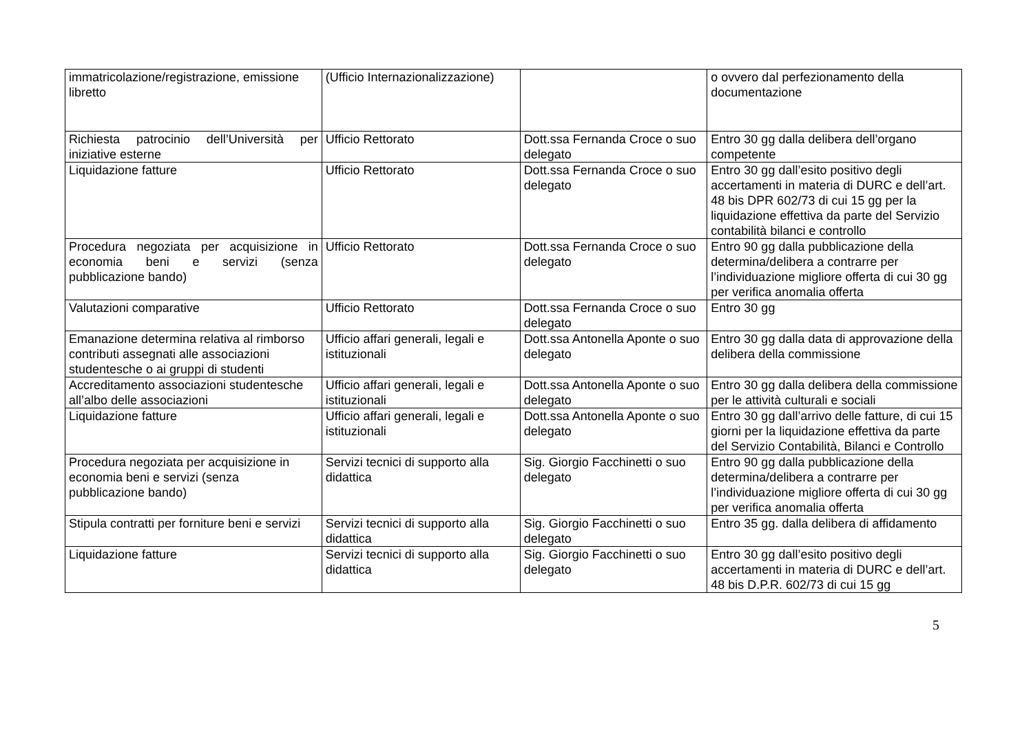| immatricolazione/registrazione, emissione libretto | (Ufficio Internazionalizzazione) | | o ovvero dal perfezionamento della documentazione |
| Richiesta patrocinio dell’Università per iniziative esterne | Ufficio Rettorato | Dott.ssa Fernanda Croce o suo delegato | Entro 30 gg dalla delibera dell’organo competente |
| Liquidazione fatture | Ufficio Rettorato | Dott.ssa Fernanda Croce o suo delegato | Entro 30 gg dall’esito positivo degli accertamenti in materia di DURC e dell’art. 48 bis DPR 602/73 di cui 15 gg per la liquidazione effettiva da parte del Servizio contabilità bilanci e controllo |
| Procedura negoziata per acquisizione in economia beni e servizi (senza pubblicazione bando) | Ufficio Rettorato | Dott.ssa Fernanda Croce o suo delegato | Entro 90 gg dalla pubblicazione della determina/delibera a contrarre per l’individuazione migliore offerta di cui 30 gg per verifica anomalia offerta |
| Valutazioni comparative | Ufficio Rettorato | Dott.ssa Fernanda Croce o suo delegato | Entro 30 gg |
| Emanazione determina relativa al rimborso contributi assegnati alle associazioni studentesche o ai gruppi di studenti | Ufficio affari generali, legali e istituzionali | Dott.ssa Antonella Aponte o suo delegato | Entro 30 gg dalla data di approvazione della delibera della commissione |
| Accreditamento associazioni studentesche all’albo delle associazioni | Ufficio affari generali, legali e istituzionali | Dott.ssa Antonella Aponte o suo delegato | Entro 30 gg dalla delibera della commissione per le attività culturali e sociali |
| Liquidazione fatture | Ufficio affari generali, legali e istituzionali | Dott.ssa Antonella Aponte o suo delegato | Entro 30 gg dall’arrivo delle fatture, di cui 15 giorni per la liquidazione effettiva da parte del Servizio Contabilità, Bilanci e Controllo |
| Procedura negoziata per acquisizione in economia beni e servizi (senza pubblicazione bando) | Servizi tecnici di supporto alla didattica | Sig. Giorgio Facchinetti o suo delegato | Entro 90 gg dalla pubblicazione della determina/delibera a contrarre per l’individuazione migliore offerta di cui 30 gg per verifica anomalia offerta |
| Stipula contratti per forniture beni e servizi | Servizi tecnici di supporto alla didattica | Sig. Giorgio Facchinetti o suo delegato | Entro 35 gg. dalla delibera di affidamento |
| Liquidazione fatture | Servizi tecnici di supporto alla didattica | Sig. Giorgio Facchinetti o suo delegato | Entro 30 gg dall’esito positivo degli accertamenti in materia di DURC e dell’art. 48 bis D.P.R. 602/73 di cui 15 gg |
5